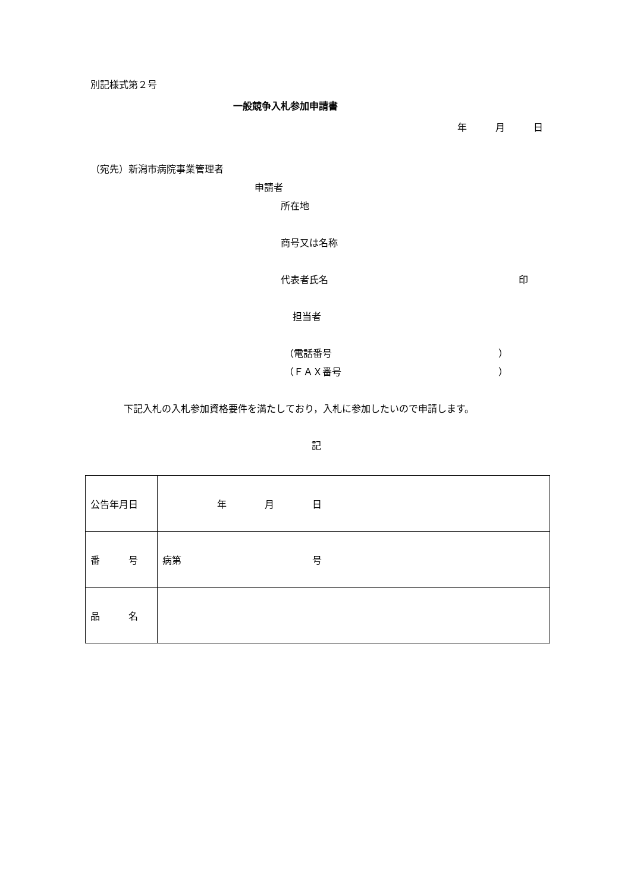別記様式第２号
一般競争入札参加申請書
年　　　月　　　日
（宛先）新潟市病院事業管理者
申請者
所在地
商号又は名称
代表者氏名 印
担当者
（電話番号 ）
（ＦＡＸ番号 ）
下記入札の入札参加資格要件を満たしており，入札に参加したいので申請します。
記
| 公告年月日 | 年 月 日 |
| 番 号 | 病第 号 |
| 品 名 | |